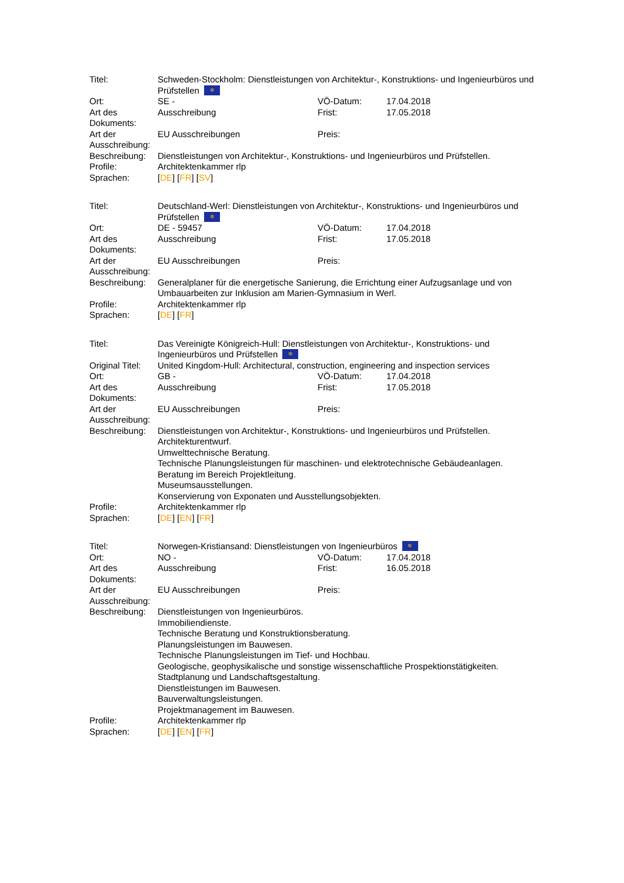| Titel: | Schweden-Stockholm: Dienstleistungen von Architektur-, Konstruktions- und Ingenieurbüros und Prüfstellen ✲ | | |
| Ort: | SE - | VÖ-Datum: | 17.04.2018 |
| Art des Dokuments: | Ausschreibung | Frist: | 17.05.2018 |
| Art der Ausschreibung: | EU Ausschreibungen | Preis: | |
| Beschreibung: | Dienstleistungen von Architektur-, Konstruktions- und Ingenieurbüros und Prüfstellen. | | |
| Profile: | Architektenkammer rlp | | |
| Sprachen: | [ DE ] [ FR ] [ SV ] | | |
| Titel: | Deutschland-Werl: Dienstleistungen von Architektur-, Konstruktions- und Ingenieurbüros und Prüfstellen ✲ | | |
| Ort: | DE - 59457 | VÖ-Datum: | 17.04.2018 |
| Art des Dokuments: | Ausschreibung | Frist: | 17.05.2018 |
| Art der Ausschreibung: | EU Ausschreibungen | Preis: | |
| Beschreibung: | Generalplaner für die energetische Sanierung, die Errichtung einer Aufzugsanlage und von Umbauarbeiten zur Inklusion am Marien-Gymnasium in Werl. | | |
| Profile: | Architektenkammer rlp | | |
| Sprachen: | [ DE ] [ FR ] | | |
| Titel: | Das Vereinigte Königreich-Hull: Dienstleistungen von Architektur-, Konstruktions- und Ingenieurbüros und Prüfstellen ✲ | | |
| Original Titel: | United Kingdom-Hull: Architectural, construction, engineering and inspection services | | |
| Ort: | GB - | VÖ-Datum: | 17.04.2018 |
| Art des Dokuments: | Ausschreibung | Frist: | 17.05.2018 |
| Art der Ausschreibung: | EU Ausschreibungen | Preis: | |
| Beschreibung: | Dienstleistungen von Architektur-, Konstruktions- und Ingenieurbüros und Prüfstellen. Architekturentwurf. Umwelttechnische Beratung. Technische Planungsleistungen für maschinen- und elektrotechnische Gebäudeanlagen. Beratung im Bereich Projektleitung. Museumsausstellungen. Konservierung von Exponaten und Ausstellungsobjekten. | | |
| Profile: | Architektenkammer rlp | | |
| Sprachen: | [ DE ] [ EN ] [ FR ] | | |
| Titel: | Norwegen-Kristiansand: Dienstleistungen von Ingenieurbüros ✲ | | |
| Ort: | NO - | VÖ-Datum: | 17.04.2018 |
| Art des Dokuments: | Ausschreibung | Frist: | 16.05.2018 |
| Art der Ausschreibung: | EU Ausschreibungen | Preis: | |
| Beschreibung: | Dienstleistungen von Ingenieurbüros. Immobiliendienste. Technische Beratung und Konstruktionsberatung. Planungsleistungen im Bauwesen. Technische Planungsleistungen im Tief- und Hochbau. Geologische, geophysikalische und sonstige wissenschaftliche Prospektionstätigkeiten. Stadtplanung und Landschaftsgestaltung. Dienstleistungen im Bauwesen. Bauverwaltungsleistungen. Projektmanagement im Bauwesen. | | |
| Profile: | Architektenkammer rlp | | |
| Sprachen: | [ DE ] [ EN ] [ FR ] | | |